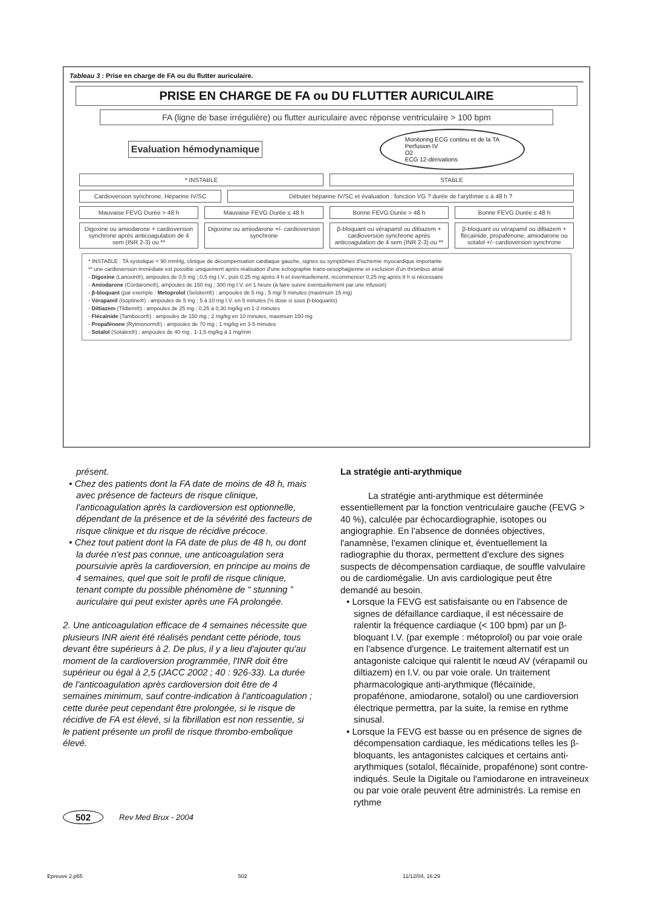Tableau 3 : Prise en charge de FA ou du flutter auriculaire.
PRISE EN CHARGE DE FA ou DU FLUTTER AURICULAIRE
FA (ligne de base irrégulière) ou flutter auriculaire avec réponse ventriculaire > 100 bpm
Evaluation hémodynamique
Monitoring ECG continu et de la TA
Perfusion IV
O2
ECG 12-dérivations
* INSTABLE STABLE
Cardioversion synchrone, Héparine IV/SC
Débuter héparine IV/SC et évaluation : fonction VG ? durée de l'arythmie ≤ à 48 h ?
Mauvaise FEVG Durée > 48 h Mauvaise FEVG Durée ≤ 48 h Bonne FEVG Durée > 48 h Bonne FEVG Durée ≤ 48 h
Digoxine ou amiodarone + cardioversion synchrone après anticoagulation de 4 sem (INR 2-3) ou **
Digoxine ou amiodarone +/- cardioversion synchrone
β-bloquant ou vérapamil ou diltiazem + cardioversion synchrone après anticoagulation de 4 sem (INR 2-3) ou **
β-bloquant ou vérapamil ou diltiazem + flécaïnide, propafénone, amiodarone ou sotalol +/- cardioversion synchrone
* INSTABLE : TA systolique < 90 mmHg, clinique de décompensation cardiaque gauche, signes ou symptômes d'ischémie myocardique importante
** une cardioversion immédiate est possible uniquement après réalisation d'une échographie trans-oesophagienne et exclusion d'un thrombus atrial
- Digoxine (Lanoxin®), ampoules de 0,5 mg ; 0,5 mg I.V., puis 0,25 mg après 4 h et éventuellement, recommencer 0,25 mg après 8 h si nécessaire
- Amiodarone (Cordarone®), ampoules de 150 mg ; 300 mg I.V. en 1 heure (à faire suivre éventuellement par une infusion)
- β-bloquant (par exemple : Metoprolol (Seloken®) : ampoules de 5 mg ; 5 mg/ 5 minutes (maximum 15 mg)
- Vérapamil (Isoptine®) : ampoules de 5 mg ; 5 à 10 mg I.V. en 5 minutes (½ dose si sous β-bloquants)
- Diltiazem (Tildiem®) : ampoules de 25 mg ; 0,25 à 0,30 mg/kg en 1-2 minutes
- Flécaïnide (Tambocor®) : ampoules de 150 mg ; 2 mg/kg en 10 minutes, maximum 150 mg
- Propafénone (Rytmonorm®) : ampoules de 70 mg ; 1 mg/kg en 3-5 minutes
- Sotalol (Sotalex®) ; ampoules de 40 mg , 1-1,5 mg/kg à 1 mg/min
présent.
• Chez des patients dont la FA date de moins de 48 h, mais avec présence de facteurs de risque clinique, l'anticoagulation après la cardioversion est optionnelle, dépendant de la présence et de la sévérité des facteurs de risque clinique et du risque de récidive précoce.
• Chez tout patient dont la FA date de plus de 48 h, ou dont la durée n'est pas connue, une anticoagulation sera poursuivie après la cardioversion, en principe au moins de 4 semaines, quel que soit le profil de risque clinique, tenant compte du possible phénomène de “ stunning ” auriculaire qui peut exister après une FA prolongée.
2. Une anticoagulation efficace de 4 semaines nécessite que plusieurs INR aient été réalisés pendant cette période, tous devant être supérieurs à 2. De plus, il y a lieu d'ajouter qu'au moment de la cardioversion programmée, l'INR doit être supérieur ou égal à 2,5 (JACC 2002 ; 40 : 926-33). La durée de l'anticoagulation après cardioversion doit être de 4 semaines minimum, sauf contre-indication à l'anticoagulation ; cette durée peut cependant être prolongée, si le risque de récidive de FA est élevé, si la fibrillation est non ressentie, si le patient présente un profil de risque thrombo-embolique élevé.
La stratégie anti-arythmique
La stratégie anti-arythmique est déterminée essentiellement par la fonction ventriculaire gauche (FEVG > 40 %), calculée par échocardiographie, isotopes ou angiographie. En l'absence de données objectives, l'anamnèse, l'examen clinique et, éventuellement la radiographie du thorax, permettent d'exclure des signes suspects de décompensation cardiaque, de souffle valvulaire ou de cardiomégalie. Un avis cardiologique peut être demandé au besoin.
• Lorsque la FEVG est satisfaisante ou en l'absence de signes de défaillance cardiaque, il est nécessaire de ralentir la fréquence cardiaque (< 100 bpm) par un β-bloquant I.V. (par exemple : métoprolol) ou par voie orale en l'absence d'urgence. Le traitement alternatif est un antagoniste calcique qui ralentit le nœud AV (vérapamil ou diltiazem) en I.V. ou par voie orale. Un traitement pharmacologique anti-arythmique (flécaïnide, propafénone, amiodarone, sotalol) ou une cardioversion électrique permettra, par la suite, la remise en rythme sinusal.
• Lorsque la FEVG est basse ou en présence de signes de décompensation cardiaque, les médications telles les β-bloquants, les antagonistes calciques et certains anti-arythmiques (sotalol, flécaïnide, propafénone) sont contre-indiqués. Seule la Digitale ou l'amiodarone en intraveineux ou par voie orale peuvent être administrés. La remise en rythme
502 Rev Med Brux - 2004
Epreuve 2.p65 502 11/12/04, 16:29